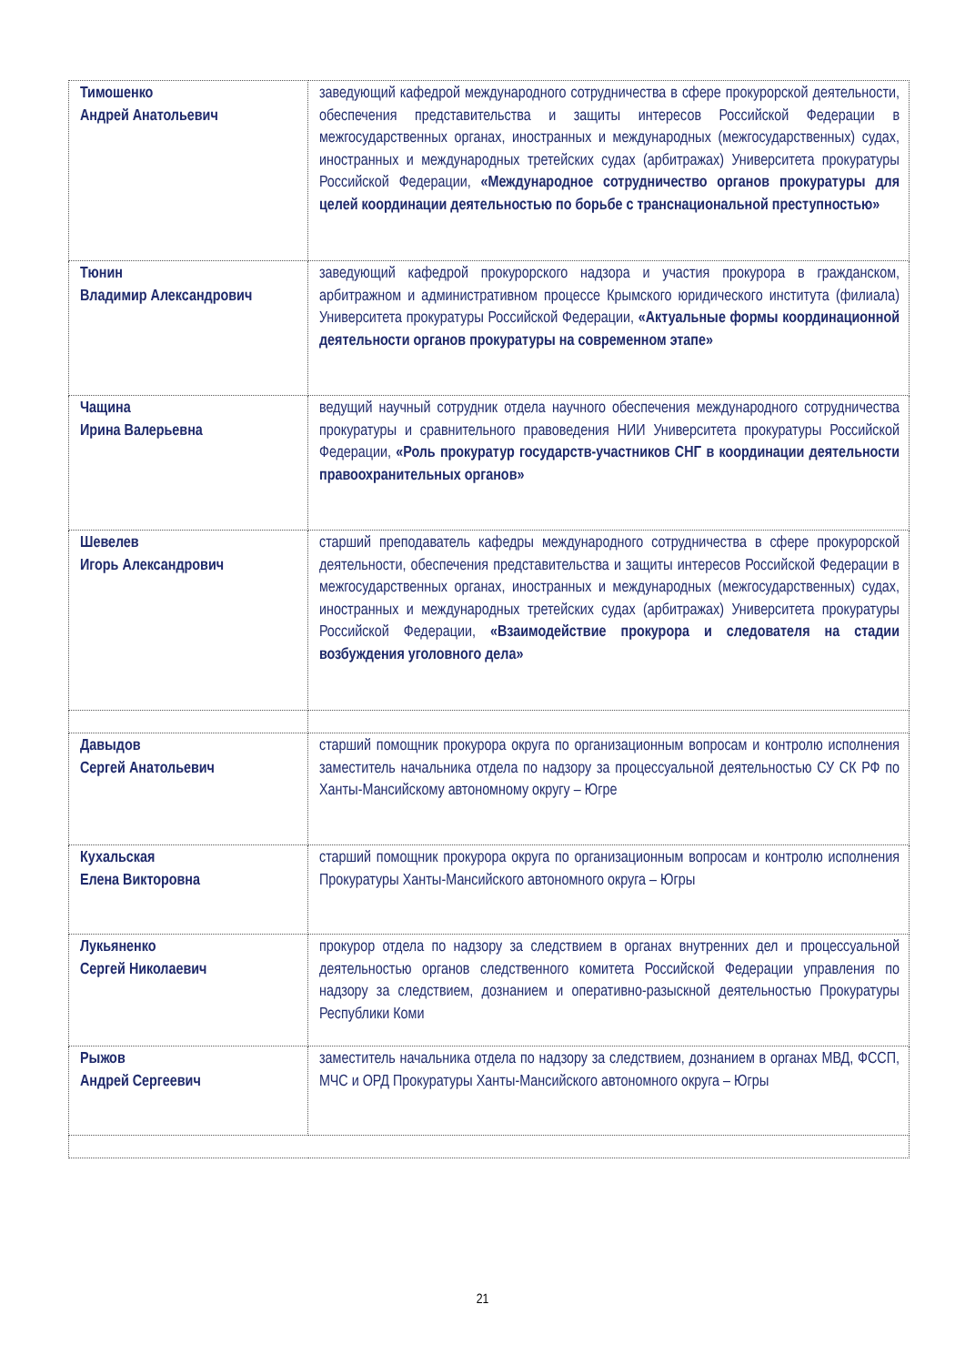| Тимошенко Андрей Анатольевич | заведующий кафедрой международного сотрудничества в сфере прокурорской деятельности, обеспечения представительства и защиты интересов Российской Федерации в межгосударственных органах, иностранных и международных (межгосударственных) судах, иностранных и международных третейских судах (арбитражах) Университета прокуратуры Российской Федерации, «Международное сотрудничество органов прокуратуры для целей координации деятельностью по борьбе с транснациональной преступностью» |
| Тюнин Владимир Александрович | заведующий кафедрой прокурорского надзора и участия прокурора в гражданском, арбитражном и административном процессе Крымского юридического института (филиала) Университета прокуратуры Российской Федерации, «Актуальные формы координационной деятельности органов прокуратуры на современном этапе» |
| Чащина Ирина Валерьевна | ведущий научный сотрудник отдела научного обеспечения международного сотрудничества прокуратуры и сравнительного правоведения НИИ Университета прокуратуры Российской Федерации, «Роль прокуратур государств-участников СНГ в координации деятельности правоохранительных органов» |
| Шевелев Игорь Александрович | старший преподаватель кафедры международного сотрудничества в сфере прокурорской деятельности, обеспечения представительства и защиты интересов Российской Федерации в межгосударственных органах, иностранных и международных (межгосударственных) судах, иностранных и международных третейских судах (арбитражах) Университета прокуратуры Российской Федерации, «Взаимодействие прокурора и следователя на стадии возбуждения уголовного дела» |
| Давыдов Сергей Анатольевич | старший помощник прокурора округа по организационным вопросам и контролю исполнения заместитель начальника отдела по надзору за процессуальной деятельностью СУ СК РФ по Ханты-Мансийскому автономному округу – Югре |
| Кухальская Елена Викторовна | старший помощник прокурора округа по организационным вопросам и контролю исполнения Прокуратуры Ханты-Мансийского автономного округа – Югры |
| Лукьяненко Сергей Николаевич | прокурор отдела по надзору за следствием в органах внутренних дел и процессуальной деятельностью органов следственного комитета Российской Федерации управления по надзору за следствием, дознанием и оперативно-разыскной деятельностью Прокуратуры Республики Коми |
| Рыжов Андрей Сергеевич | заместитель начальника отдела по надзору за следствием, дознанием в органах МВД, ФССП, МЧС и ОРД Прокуратуры Ханты-Мансийского автономного округа – Югры |
21